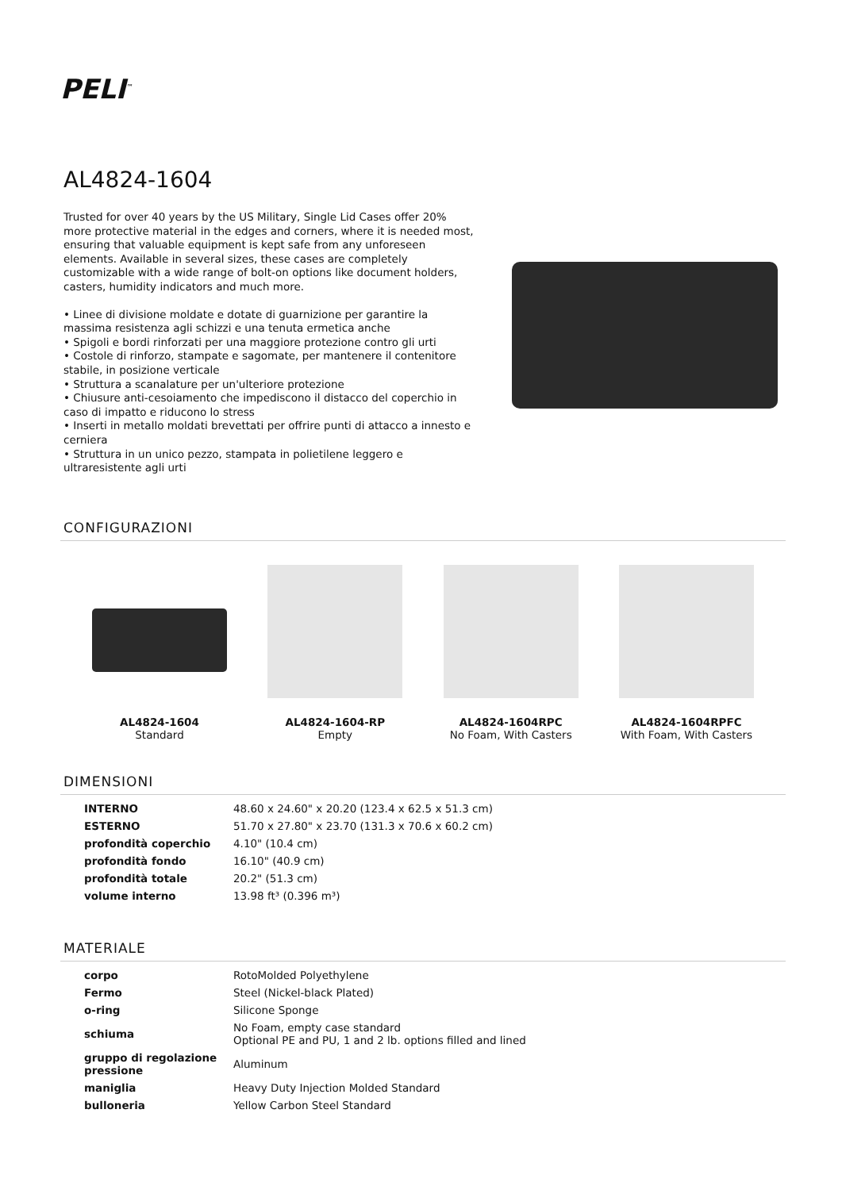PELI<sup>™</sup>
AL4824-1604
Trusted for over 40 years by the US Military, Single Lid Cases offer 20% more protective material in the edges and corners, where it is needed most, ensuring that valuable equipment is kept safe from any unforeseen elements. Available in several sizes, these cases are completely customizable with a wide range of bolt-on options like document holders, casters, humidity indicators and much more.
• Linee di divisione moldate e dotate di guarnizione per garantire la massima resistenza agli schizzi e una tenuta ermetica anche
• Spigoli e bordi rinforzati per una maggiore protezione contro gli urti
• Costole di rinforzo, stampate e sagomate, per mantenere il contenitore stabile, in posizione verticale
• Struttura a scanalature per un'ulteriore protezione
• Chiusure anti-cesoiamento che impediscono il distacco del coperchio in caso di impatto e riducono lo stress
• Inserti in metallo moldati brevettati per offrire punti di attacco a innesto e cerniera
• Struttura in un unico pezzo, stampata in polietilene leggero e ultraresistente agli urti
CONFIGURAZIONI
AL4824-1604
Standard
AL4824-1604-RP
Empty
AL4824-1604RPC
No Foam, With Casters
AL4824-1604RPFC
With Foam, With Casters
DIMENSIONI
| INTERNO | 48.60 x 24.60" x 20.20 (123.4 x 62.5 x 51.3 cm) |
| ESTERNO | 51.70 x 27.80" x 23.70 (131.3 x 70.6 x 60.2 cm) |
| profondità coperchio | 4.10" (10.4 cm) |
| profondità fondo | 16.10" (40.9 cm) |
| profondità totale | 20.2" (51.3 cm) |
| volume interno | 13.98 ft³ (0.396 m³) |
MATERIALE
| corpo | RotoMolded Polyethylene |
| Fermo | Steel (Nickel-black Plated) |
| o-ring | Silicone Sponge |
| schiuma | No Foam, empty case standard Optional PE and PU, 1 and 2 lb. options filled and lined |
| gruppo di regolazione pressione | Aluminum |
| maniglia | Heavy Duty Injection Molded Standard |
| bulloneria | Yellow Carbon Steel Standard |